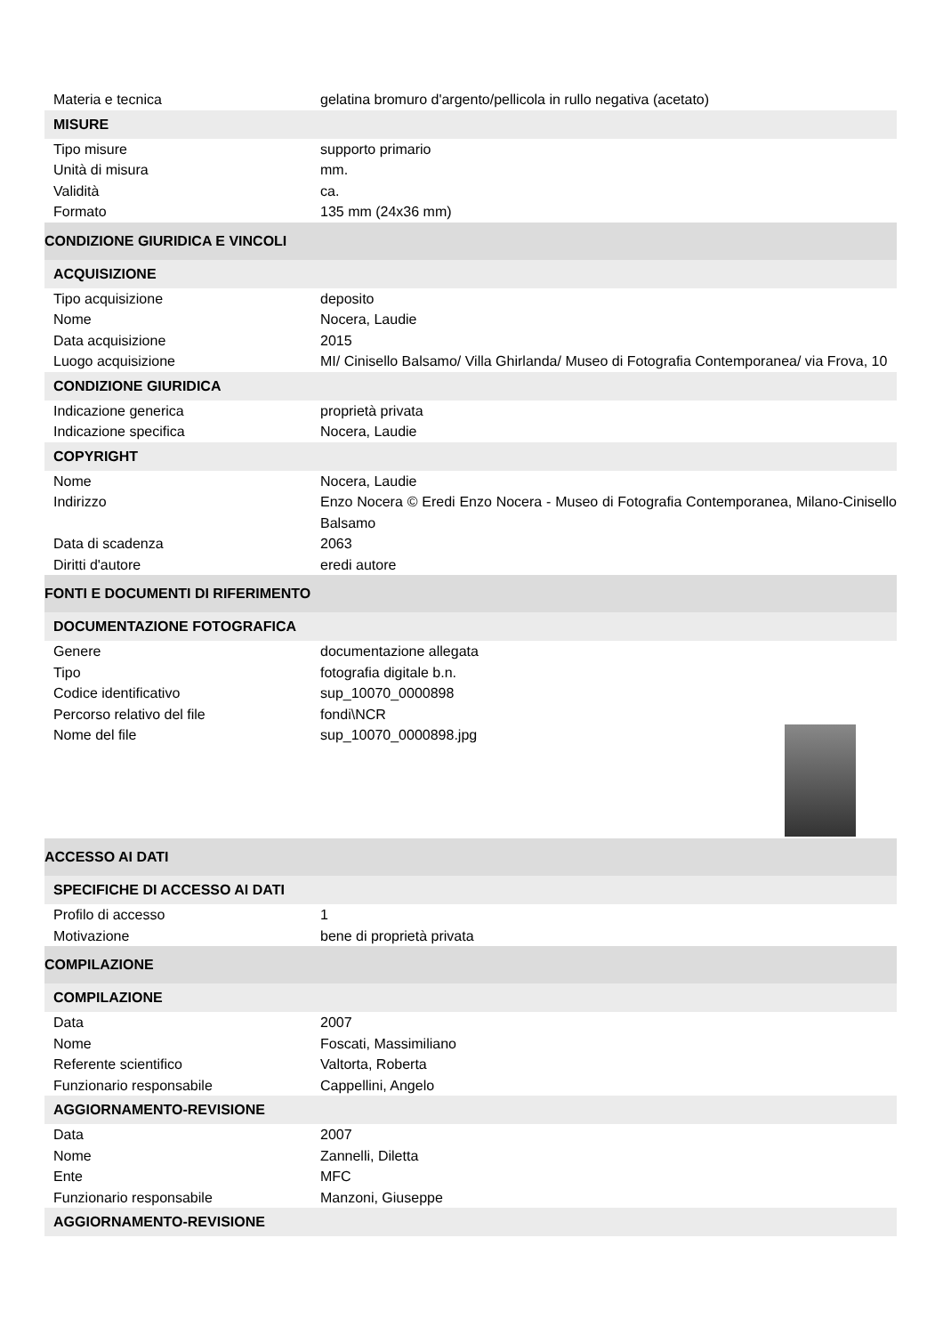| Materia e tecnica | gelatina bromuro d'argento/pellicola in rullo negativa (acetato) |
| MISURE | |
| Tipo misure | supporto primario |
| Unità di misura | mm. |
| Validità | ca. |
| Formato | 135 mm (24x36 mm) |
| CONDIZIONE GIURIDICA E VINCOLI | |
| ACQUISIZIONE | |
| Tipo acquisizione | deposito |
| Nome | Nocera, Laudie |
| Data acquisizione | 2015 |
| Luogo acquisizione | MI/ Cinisello Balsamo/ Villa Ghirlanda/ Museo di Fotografia Contemporanea/ via Frova, 10 |
| CONDIZIONE GIURIDICA | |
| Indicazione generica | proprietà privata |
| Indicazione specifica | Nocera, Laudie |
| COPYRIGHT | |
| Nome | Nocera, Laudie |
| Indirizzo | Enzo Nocera © Eredi Enzo Nocera - Museo di Fotografia Contemporanea, Milano-Cinisello Balsamo |
| Data di scadenza | 2063 |
| Diritti d'autore | eredi autore |
| FONTI E DOCUMENTI DI RIFERIMENTO | |
| DOCUMENTAZIONE FOTOGRAFICA | |
| Genere | documentazione allegata |
| Tipo | fotografia digitale b.n. |
| Codice identificativo | sup_10070_0000898 |
| Percorso relativo del file | fondi\NCR |
| Nome del file | sup_10070_0000898.jpg |
| ACCESSO AI DATI | |
| SPECIFICHE DI ACCESSO AI DATI | |
| Profilo di accesso | 1 |
| Motivazione | bene di proprietà privata |
| COMPILAZIONE | |
| COMPILAZIONE | |
| Data | 2007 |
| Nome | Foscati, Massimiliano |
| Referente scientifico | Valtorta, Roberta |
| Funzionario responsabile | Cappellini, Angelo |
| AGGIORNAMENTO-REVISIONE | |
| Data | 2007 |
| Nome | Zannelli, Diletta |
| Ente | MFC |
| Funzionario responsabile | Manzoni, Giuseppe |
| AGGIORNAMENTO-REVISIONE | |